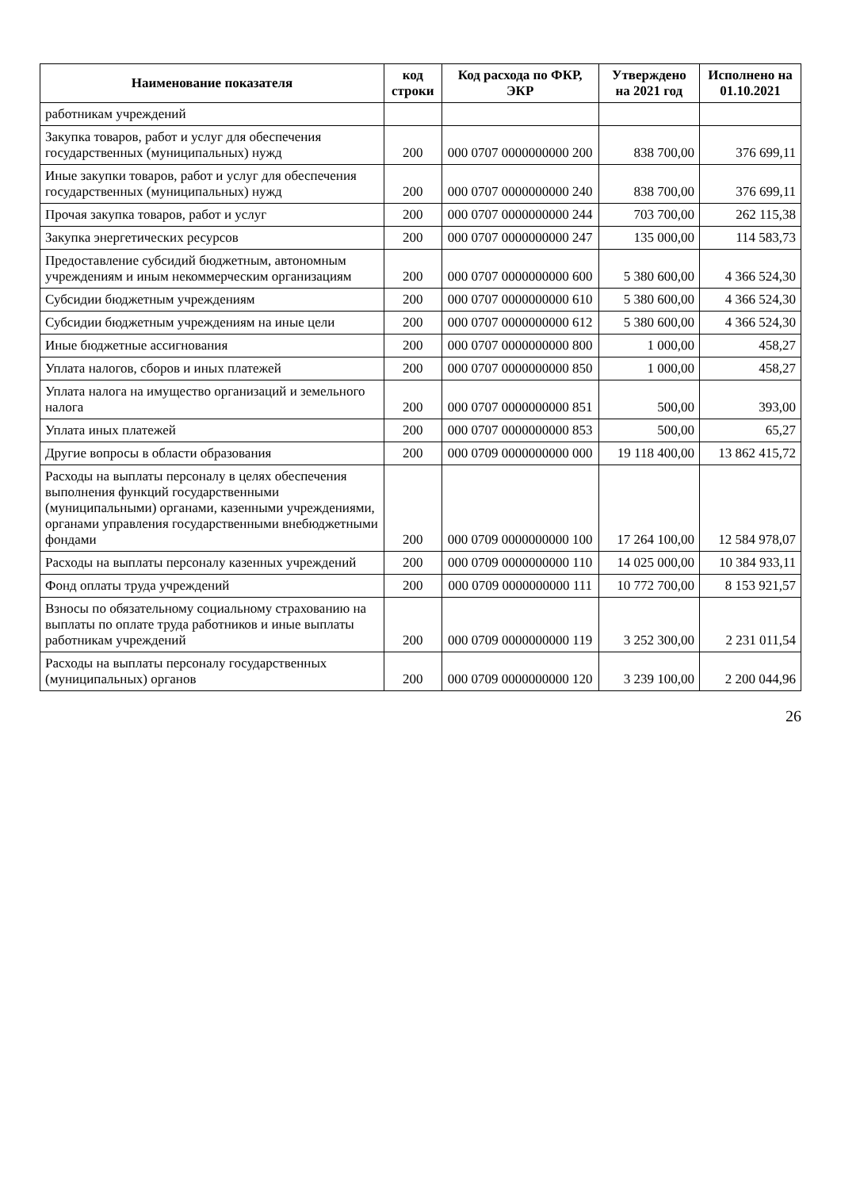| Наименование показателя | код строки | Код расхода по ФКР, ЭКР | Утверждено на 2021 год | Исполнено на 01.10.2021 |
| --- | --- | --- | --- | --- |
| работникам учреждений | | | | |
| Закупка товаров, работ и услуг для обеспечения государственных (муниципальных) нужд | 200 | 000 0707 0000000000 200 | 838 700,00 | 376 699,11 |
| Иные закупки товаров, работ и услуг для обеспечения государственных (муниципальных) нужд | 200 | 000 0707 0000000000 240 | 838 700,00 | 376 699,11 |
| Прочая закупка товаров, работ и услуг | 200 | 000 0707 0000000000 244 | 703 700,00 | 262 115,38 |
| Закупка энергетических ресурсов | 200 | 000 0707 0000000000 247 | 135 000,00 | 114 583,73 |
| Предоставление субсидий бюджетным, автономным учреждениям и иным некоммерческим организациям | 200 | 000 0707 0000000000 600 | 5 380 600,00 | 4 366 524,30 |
| Субсидии бюджетным учреждениям | 200 | 000 0707 0000000000 610 | 5 380 600,00 | 4 366 524,30 |
| Субсидии бюджетным учреждениям на иные цели | 200 | 000 0707 0000000000 612 | 5 380 600,00 | 4 366 524,30 |
| Иные бюджетные ассигнования | 200 | 000 0707 0000000000 800 | 1 000,00 | 458,27 |
| Уплата налогов, сборов и иных платежей | 200 | 000 0707 0000000000 850 | 1 000,00 | 458,27 |
| Уплата налога на имущество организаций и земельного налога | 200 | 000 0707 0000000000 851 | 500,00 | 393,00 |
| Уплата иных платежей | 200 | 000 0707 0000000000 853 | 500,00 | 65,27 |
| Другие вопросы в области образования | 200 | 000 0709 0000000000 000 | 19 118 400,00 | 13 862 415,72 |
| Расходы на выплаты персоналу в целях обеспечения выполнения функций государственными (муниципальными) органами, казенными учреждениями, органами управления государственными внебюджетными фондами | 200 | 000 0709 0000000000 100 | 17 264 100,00 | 12 584 978,07 |
| Расходы на выплаты персоналу казенных учреждений | 200 | 000 0709 0000000000 110 | 14 025 000,00 | 10 384 933,11 |
| Фонд оплаты труда учреждений | 200 | 000 0709 0000000000 111 | 10 772 700,00 | 8 153 921,57 |
| Взносы по обязательному социальному страхованию на выплаты по оплате труда работников и иные выплаты работникам учреждений | 200 | 000 0709 0000000000 119 | 3 252 300,00 | 2 231 011,54 |
| Расходы на выплаты персоналу государственных (муниципальных) органов | 200 | 000 0709 0000000000 120 | 3 239 100,00 | 2 200 044,96 |
26